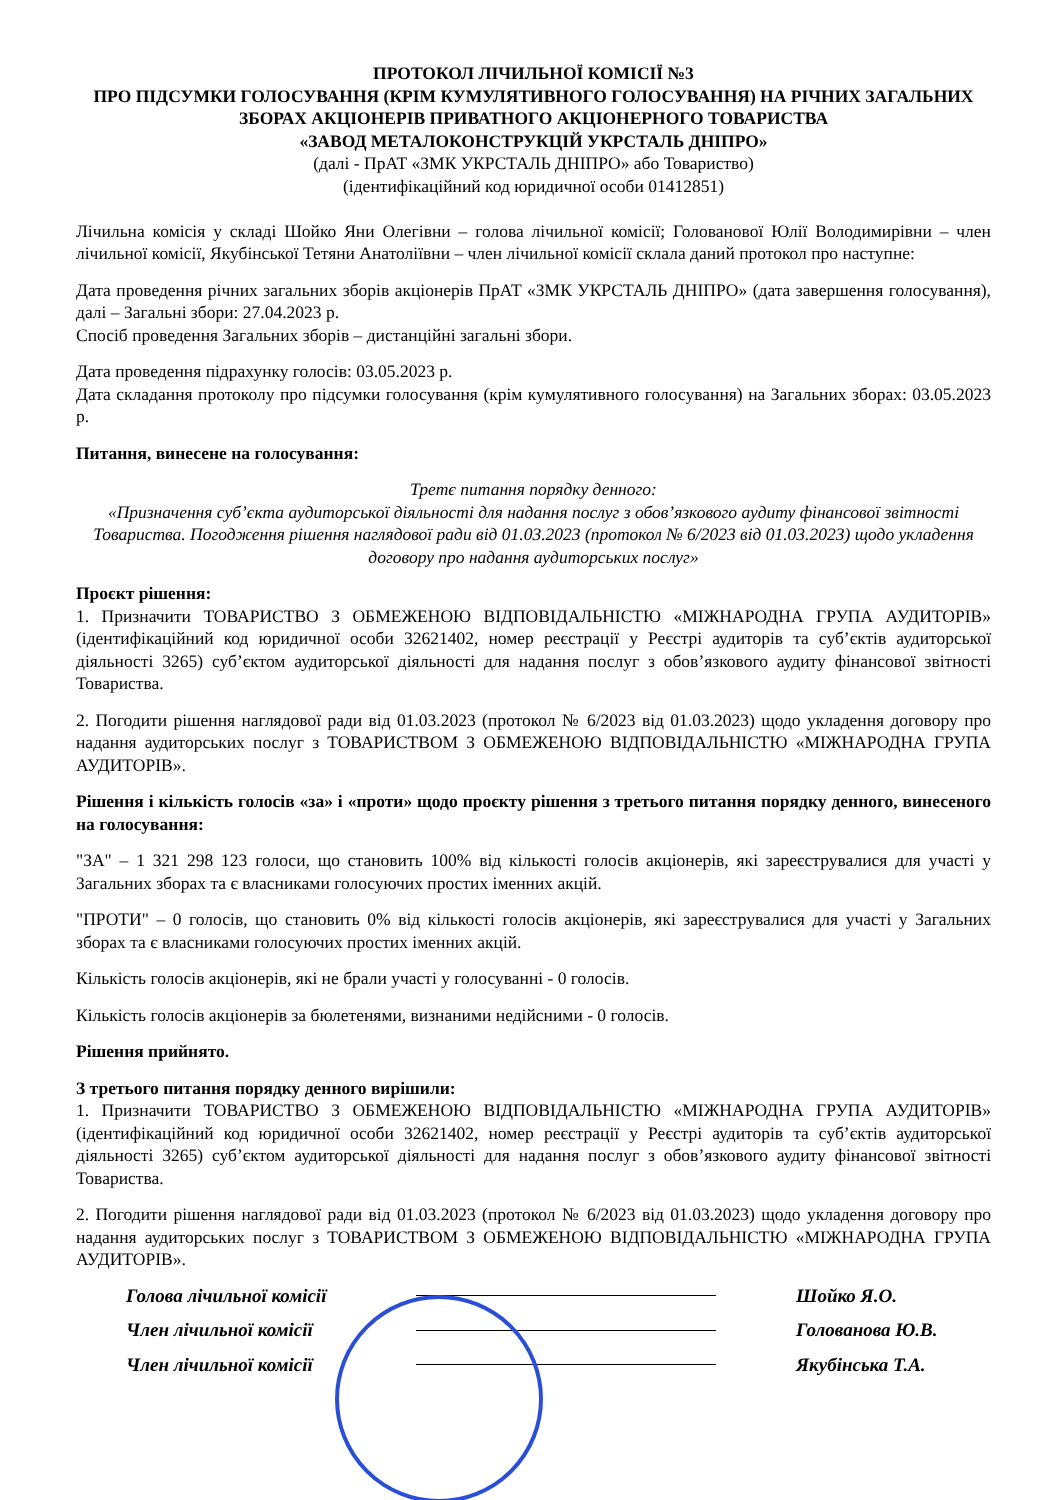ПРОТОКОЛ ЛІЧИЛЬНОЇ КОМІСІЇ №3
ПРО ПІДСУМКИ ГОЛОСУВАННЯ (КРІМ КУМУЛЯТИВНОГО ГОЛОСУВАННЯ) НА РІЧНИХ ЗАГАЛЬНИХ ЗБОРАХ АКЦІОНЕРІВ ПРИВАТНОГО АКЦІОНЕРНОГО ТОВАРИСТВА
«ЗАВОД МЕТАЛОКОНСТРУКЦІЙ УКРСТАЛЬ ДНІПРО»
(далі - ПрАТ «ЗМК УКРСТАЛЬ ДНІПРО» або Товариство)
(ідентифікаційний код юридичної особи 01412851)
Лічильна комісія у складі Шойко Яни Олегівни – голова лічильної комісії; Голованової Юлії Володимирівни – член лічильної комісії, Якубінської Тетяни Анатоліївни – член лічильної комісії склала даний протокол про наступне:
Дата проведення річних загальних зборів акціонерів ПрАТ «ЗМК УКРСТАЛЬ ДНІПРО» (дата завершення голосування), далі – Загальні збори: 27.04.2023 р.
Спосіб проведення Загальних зборів – дистанційні загальні збори.
Дата проведення підрахунку голосів: 03.05.2023 р.
Дата складання протоколу про підсумки голосування (крім кумулятивного голосування) на Загальних зборах: 03.05.2023 р.
Питання, винесене на голосування:
Третє питання порядку денного:
«Призначення суб’єкта аудиторської діяльності для надання послуг з обов’язкового аудиту фінансової звітності Товариства. Погодження рішення наглядової ради від 01.03.2023 (протокол № 6/2023 від 01.03.2023) щодо укладення договору про надання аудиторських послуг»
Проєкт рішення:
1. Призначити ТОВАРИСТВО З ОБМЕЖЕНОЮ ВІДПОВІДАЛЬНІСТЮ «МІЖНАРОДНА ГРУПА АУДИТОРІВ» (ідентифікаційний код юридичної особи 32621402, номер реєстрації у Реєстрі аудиторів та суб’єктів аудиторської діяльності 3265) суб’єктом аудиторської діяльності для надання послуг з обов’язкового аудиту фінансової звітності Товариства.
2. Погодити рішення наглядової ради від 01.03.2023 (протокол № 6/2023 від 01.03.2023) щодо укладення договору про надання аудиторських послуг з ТОВАРИСТВОМ З ОБМЕЖЕНОЮ ВІДПОВІДАЛЬНІСТЮ «МІЖНАРОДНА ГРУПА АУДИТОРІВ».
Рішення і кількість голосів «за» і «проти» щодо проєкту рішення з третього питання порядку денного, винесеного на голосування:
"ЗА" – 1 321 298 123 голоси, що становить 100% від кількості голосів акціонерів, які зареєструвалися для участі у Загальних зборах та є власниками голосуючих простих іменних акцій.
"ПРОТИ" – 0 голосів, що становить 0% від кількості голосів акціонерів, які зареєструвалися для участі у Загальних зборах та є власниками голосуючих простих іменних акцій.
Кількість голосів акціонерів, які не брали участі у голосуванні - 0 голосів.
Кількість голосів акціонерів за бюлетенями, визнаними недійсними - 0 голосів.
Рішення прийнято.
З третього питання порядку денного вирішили:
1. Призначити ТОВАРИСТВО З ОБМЕЖЕНОЮ ВІДПОВІДАЛЬНІСТЮ «МІЖНАРОДНА ГРУПА АУДИТОРІВ» (ідентифікаційний код юридичної особи 32621402, номер реєстрації у Реєстрі аудиторів та суб’єктів аудиторської діяльності 3265) суб’єктом аудиторської діяльності для надання послуг з обов’язкового аудиту фінансової звітності Товариства.
2. Погодити рішення наглядової ради від 01.03.2023 (протокол № 6/2023 від 01.03.2023) щодо укладення договору про надання аудиторських послуг з ТОВАРИСТВОМ З ОБМЕЖЕНОЮ ВІДПОВІДАЛЬНІСТЮ «МІЖНАРОДНА ГРУПА АУДИТОРІВ».
Голова лічильної комісії Шойко Я.О.
Член лічильної комісії Голованова Ю.В.
Член лічильної комісії Якубінська Т.А.